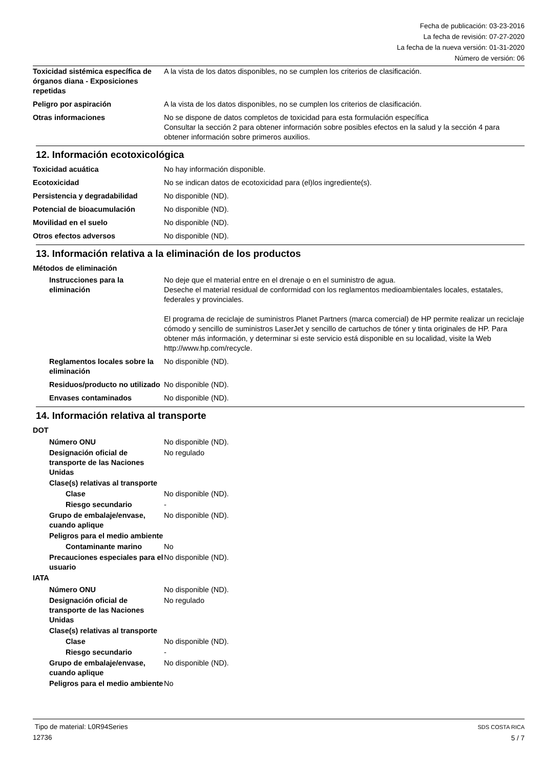Fecha de publicación: 03-23-2016
La fecha de revisión: 07-27-2020
La fecha de la nueva versión: 01-31-2020
Número de versión: 06
Toxicidad sistémica específica de órganos diana - Exposiciones repetidas
A la vista de los datos disponibles, no se cumplen los criterios de clasificación.
Peligro por aspiración A la vista de los datos disponibles, no se cumplen los criterios de clasificación.
Otras informaciones No se dispone de datos completos de toxicidad para esta formulación específica
Consultar la sección 2 para obtener información sobre posibles efectos en la salud y la sección 4 para obtener información sobre primeros auxilios.
12. Información ecotoxicológica
Toxicidad acuática No hay información disponible.
Ecotoxicidad No se indican datos de ecotoxicidad para (el)los ingrediente(s).
Persistencia y degradabilidad No disponible (ND).
Potencial de bioacumulación No disponible (ND).
Movilidad en el suelo No disponible (ND).
Otros efectos adversos No disponible (ND).
13. Información relativa a la eliminación de los productos
Métodos de eliminación
Instrucciones para la eliminación
No deje que el material entre en el drenaje o en el suministro de agua.
Deseche el material residual de conformidad con los reglamentos medioambientales locales, estatales, federales y provinciales.
El programa de reciclaje de suministros Planet Partners (marca comercial) de HP permite realizar un reciclaje cómodo y sencillo de suministros LaserJet y sencillo de cartuchos de tóner y tinta originales de HP. Para obtener más información, y determinar si este servicio está disponible en su localidad, visite la Web http://www.hp.com/recycle.
Reglamentos locales sobre la eliminación
No disponible (ND).
Residuos/producto no utilizado
No disponible (ND).
Envases contaminados No disponible (ND).
14. Información relativa al transporte
DOT
Número ONU No disponible (ND).
Designación oficial de transporte de las Naciones Unidas
No regulado
Clase(s) relativas al transporte
Clase No disponible (ND).
Riesgo secundario -
Grupo de embalaje/envase, cuando aplique
No disponible (ND).
Peligros para el medio ambiente
Contaminante marino No
Precauciones especiales para el usuario
No disponible (ND).
IATA
Número ONU No disponible (ND).
Designación oficial de transporte de las Naciones Unidas
No regulado
Clase(s) relativas al transporte
Clase No disponible (ND).
Riesgo secundario -
Grupo de embalaje/envase, cuando aplique
No disponible (ND).
Peligros para el medio ambiente
No
Tipo de material: L0R94Series
12736
SDS COSTA RICA
5 / 7